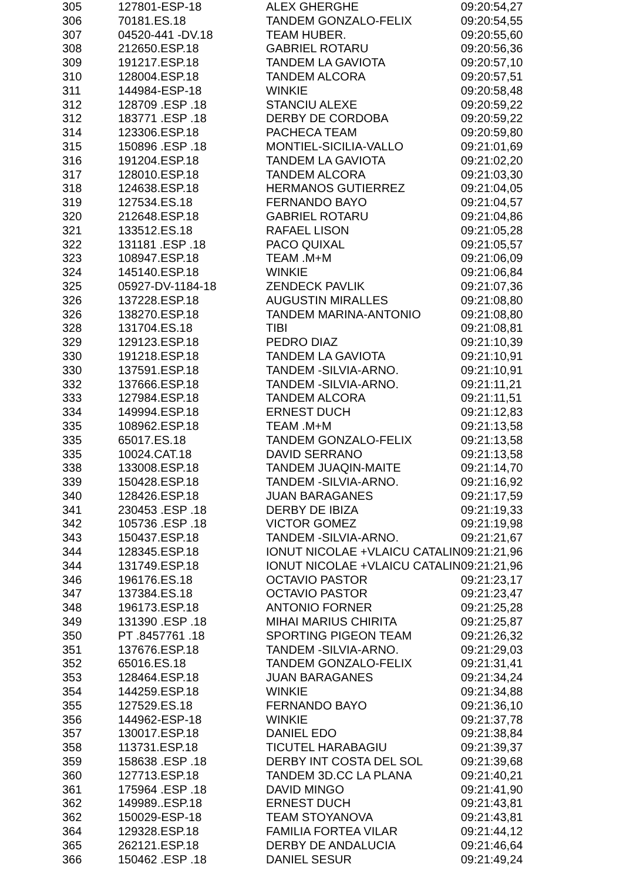| 305 | 127801-ESP-18 | ALEX GHERGHE | 09:20:54,27 |
| 306 | 70181.ES.18 | TANDEM GONZALO-FELIX | 09:20:54,55 |
| 307 | 04520-441 -DV.18 | TEAM HUBER. | 09:20:55,60 |
| 308 | 212650.ESP.18 | GABRIEL ROTARU | 09:20:56,36 |
| 309 | 191217.ESP.18 | TANDEM LA GAVIOTA | 09:20:57,10 |
| 310 | 128004.ESP.18 | TANDEM ALCORA | 09:20:57,51 |
| 311 | 144984-ESP-18 | WINKIE | 09:20:58,48 |
| 312 | 128709 .ESP .18 | STANCIU ALEXE | 09:20:59,22 |
| 312 | 183771 .ESP .18 | DERBY DE CORDOBA | 09:20:59,22 |
| 314 | 123306.ESP.18 | PACHECA TEAM | 09:20:59,80 |
| 315 | 150896 .ESP .18 | MONTIEL-SICILIA-VALLO | 09:21:01,69 |
| 316 | 191204.ESP.18 | TANDEM LA GAVIOTA | 09:21:02,20 |
| 317 | 128010.ESP.18 | TANDEM ALCORA | 09:21:03,30 |
| 318 | 124638.ESP.18 | HERMANOS GUTIERREZ | 09:21:04,05 |
| 319 | 127534.ES.18 | FERNANDO BAYO | 09:21:04,57 |
| 320 | 212648.ESP.18 | GABRIEL ROTARU | 09:21:04,86 |
| 321 | 133512.ES.18 | RAFAEL LISON | 09:21:05,28 |
| 322 | 131181 .ESP .18 | PACO QUIXAL | 09:21:05,57 |
| 323 | 108947.ESP.18 | TEAM .M+M | 09:21:06,09 |
| 324 | 145140.ESP.18 | WINKIE | 09:21:06,84 |
| 325 | 05927-DV-1184-18 | ZENDECK PAVLIK | 09:21:07,36 |
| 326 | 137228.ESP.18 | AUGUSTIN MIRALLES | 09:21:08,80 |
| 326 | 138270.ESP.18 | TANDEM MARINA-ANTONIO | 09:21:08,80 |
| 328 | 131704.ES.18 | TIBI | 09:21:08,81 |
| 329 | 129123.ESP.18 | PEDRO DIAZ | 09:21:10,39 |
| 330 | 191218.ESP.18 | TANDEM LA GAVIOTA | 09:21:10,91 |
| 330 | 137591.ESP.18 | TANDEM -SILVIA-ARNO. | 09:21:10,91 |
| 332 | 137666.ESP.18 | TANDEM -SILVIA-ARNO. | 09:21:11,21 |
| 333 | 127984.ESP.18 | TANDEM ALCORA | 09:21:11,51 |
| 334 | 149994.ESP.18 | ERNEST DUCH | 09:21:12,83 |
| 335 | 108962.ESP.18 | TEAM .M+M | 09:21:13,58 |
| 335 | 65017.ES.18 | TANDEM GONZALO-FELIX | 09:21:13,58 |
| 335 | 10024.CAT.18 | DAVID SERRANO | 09:21:13,58 |
| 338 | 133008.ESP.18 | TANDEM JUAQIN-MAITE | 09:21:14,70 |
| 339 | 150428.ESP.18 | TANDEM -SILVIA-ARNO. | 09:21:16,92 |
| 340 | 128426.ESP.18 | JUAN BARAGANES | 09:21:17,59 |
| 341 | 230453 .ESP .18 | DERBY DE IBIZA | 09:21:19,33 |
| 342 | 105736 .ESP .18 | VICTOR GOMEZ | 09:21:19,98 |
| 343 | 150437.ESP.18 | TANDEM -SILVIA-ARNO. | 09:21:21,67 |
| 344 | 128345.ESP.18 | IONUT NICOLAE +VLAICU CATALIN | 09:21:21,96 |
| 344 | 131749.ESP.18 | IONUT NICOLAE +VLAICU CATALIN | 09:21:21,96 |
| 346 | 196176.ES.18 | OCTAVIO PASTOR | 09:21:23,17 |
| 347 | 137384.ES.18 | OCTAVIO PASTOR | 09:21:23,47 |
| 348 | 196173.ESP.18 | ANTONIO FORNER | 09:21:25,28 |
| 349 | 131390 .ESP .18 | MIHAI MARIUS CHIRITA | 09:21:25,87 |
| 350 | PT .8457761 .18 | SPORTING PIGEON TEAM | 09:21:26,32 |
| 351 | 137676.ESP.18 | TANDEM -SILVIA-ARNO. | 09:21:29,03 |
| 352 | 65016.ES.18 | TANDEM GONZALO-FELIX | 09:21:31,41 |
| 353 | 128464.ESP.18 | JUAN BARAGANES | 09:21:34,24 |
| 354 | 144259.ESP.18 | WINKIE | 09:21:34,88 |
| 355 | 127529.ES.18 | FERNANDO BAYO | 09:21:36,10 |
| 356 | 144962-ESP-18 | WINKIE | 09:21:37,78 |
| 357 | 130017.ESP.18 | DANIEL EDO | 09:21:38,84 |
| 358 | 113731.ESP.18 | TICUTEL HARABAGIU | 09:21:39,37 |
| 359 | 158638 .ESP .18 | DERBY INT COSTA DEL SOL | 09:21:39,68 |
| 360 | 127713.ESP.18 | TANDEM 3D.CC LA PLANA | 09:21:40,21 |
| 361 | 175964 .ESP .18 | DAVID MINGO | 09:21:41,90 |
| 362 | 149989..ESP.18 | ERNEST DUCH | 09:21:43,81 |
| 362 | 150029-ESP-18 | TEAM STOYANOVA | 09:21:43,81 |
| 364 | 129328.ESP.18 | FAMILIA FORTEA VILAR | 09:21:44,12 |
| 365 | 262121.ESP.18 | DERBY DE ANDALUCIA | 09:21:46,64 |
| 366 | 150462 .ESP .18 | DANIEL SESUR | 09:21:49,24 |